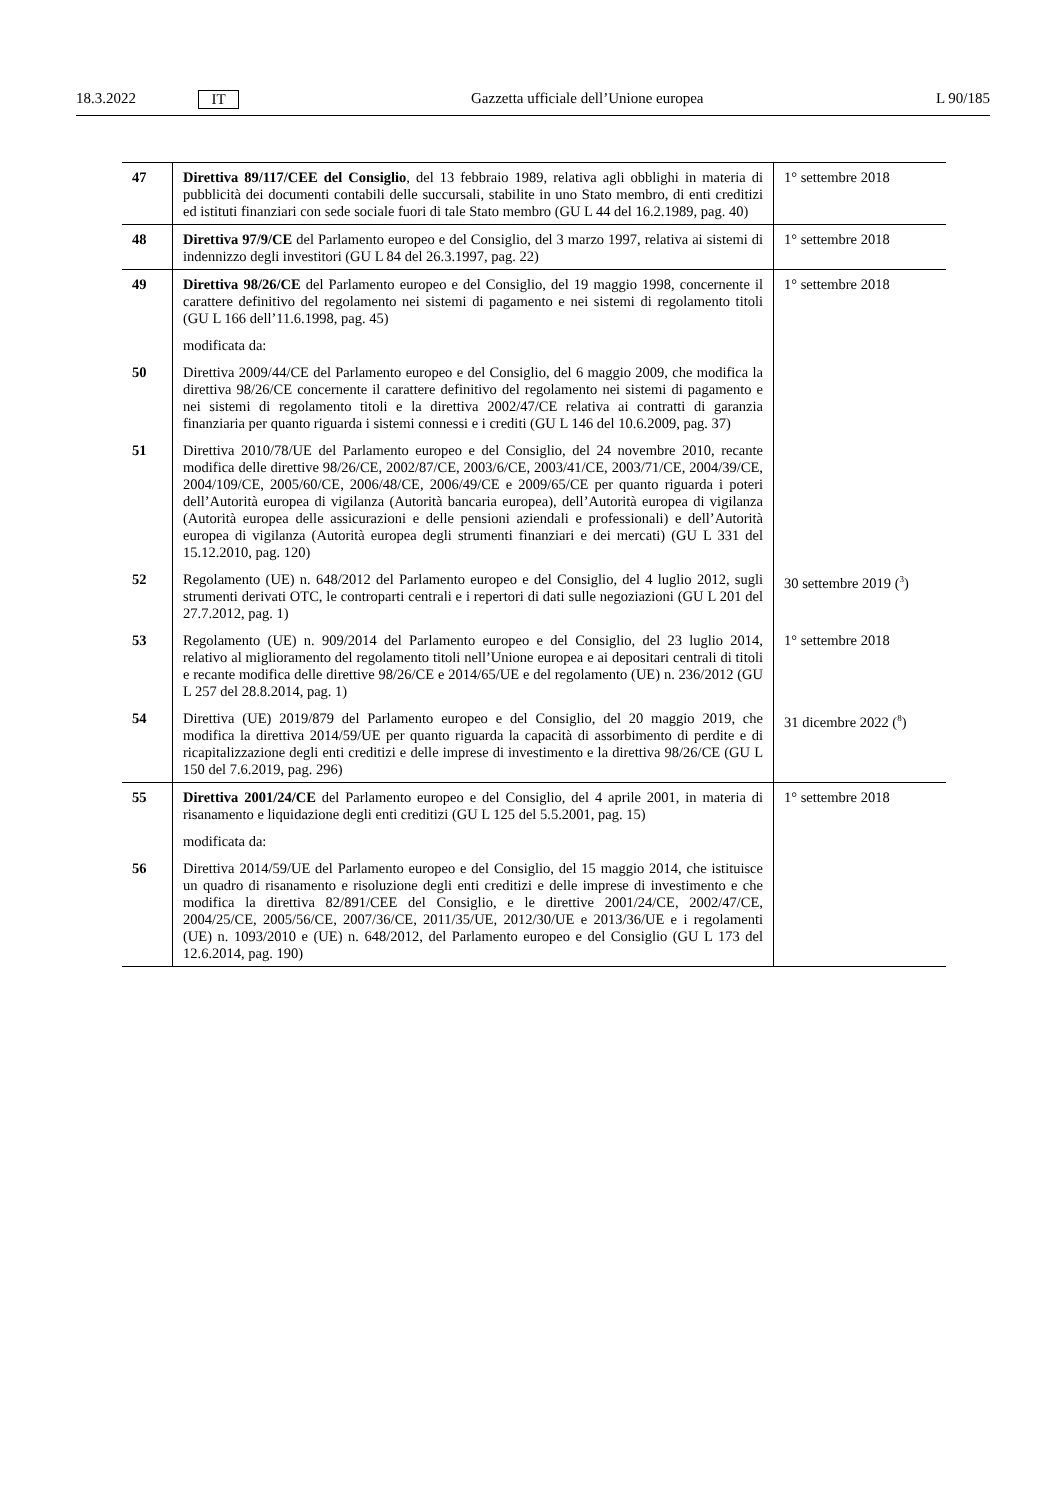18.3.2022 IT Gazzetta ufficiale dell’Unione europea L 90/185
| 47 | Direttiva 89/117/CEE del Consiglio , del 13 febbraio 1989, relativa agli obblighi in materia di pubblicità dei documenti contabili delle succursali, stabilite in uno Stato membro, di enti creditizi ed istituti finanziari con sede sociale fuori di tale Stato membro (GU L 44 del 16.2.1989, pag. 40) | 1° settembre 2018 |
| 48 | Direttiva 97/9/CE del Parlamento europeo e del Consiglio, del 3 marzo 1997, relativa ai sistemi di indennizzo degli investitori (GU L 84 del 26.3.1997, pag. 22) | 1° settembre 2018 |
| 49 | Direttiva 98/26/CE del Parlamento europeo e del Consiglio, del 19 maggio 1998, concernente il carattere definitivo del regolamento nei sistemi di pagamento e nei sistemi di regolamento titoli (GU L 166 dell’11.6.1998, pag. 45) | 1° settembre 2018 |
| | modificata da: | |
| 50 | Direttiva 2009/44/CE del Parlamento europeo e del Consiglio, del 6 maggio 2009, che modifica la direttiva 98/26/CE concernente il carattere definitivo del regolamento nei sistemi di pagamento e nei sistemi di regolamento titoli e la direttiva 2002/47/CE relativa ai contratti di garanzia finanziaria per quanto riguarda i sistemi connessi e i crediti (GU L 146 del 10.6.2009, pag. 37) | |
| 51 | Direttiva 2010/78/UE del Parlamento europeo e del Consiglio, del 24 novembre 2010, recante modifica delle direttive 98/26/CE, 2002/87/CE, 2003/6/CE, 2003/41/CE, 2003/71/CE, 2004/39/CE, 2004/109/CE, 2005/60/CE, 2006/48/CE, 2006/49/CE e 2009/65/CE per quanto riguarda i poteri dell’Autorità europea di vigilanza (Autorità bancaria europea), dell’Autorità europea di vigilanza (Autorità europea delle assicurazioni e delle pensioni aziendali e professionali) e dell’Autorità europea di vigilanza (Autorità europea degli strumenti finanziari e dei mercati) (GU L 331 del 15.12.2010, pag. 120) | |
| 52 | Regolamento (UE) n. 648/2012 del Parlamento europeo e del Consiglio, del 4 luglio 2012, sugli strumenti derivati OTC, le controparti centrali e i repertori di dati sulle negoziazioni (GU L 201 del 27.7.2012, pag. 1) | 30 settembre 2019 (<sup>3</sup>) |
| 53 | Regolamento (UE) n. 909/2014 del Parlamento europeo e del Consiglio, del 23 luglio 2014, relativo al miglioramento del regolamento titoli nell’Unione europea e ai depositari centrali di titoli e recante modifica delle direttive 98/26/CE e 2014/65/UE e del regolamento (UE) n. 236/2012 (GU L 257 del 28.8.2014, pag. 1) | 1° settembre 2018 |
| 54 | Direttiva (UE) 2019/879 del Parlamento europeo e del Consiglio, del 20 maggio 2019, che modifica la direttiva 2014/59/UE per quanto riguarda la capacità di assorbimento di perdite e di ricapitalizzazione degli enti creditizi e delle imprese di investimento e la direttiva 98/26/CE (GU L 150 del 7.6.2019, pag. 296) | 31 dicembre 2022 (<sup>8</sup>) |
| 55 | Direttiva 2001/24/CE del Parlamento europeo e del Consiglio, del 4 aprile 2001, in materia di risanamento e liquidazione degli enti creditizi (GU L 125 del 5.5.2001, pag. 15) | 1° settembre 2018 |
| | modificata da: | |
| 56 | Direttiva 2014/59/UE del Parlamento europeo e del Consiglio, del 15 maggio 2014, che istituisce un quadro di risanamento e risoluzione degli enti creditizi e delle imprese di investimento e che modifica la direttiva 82/891/CEE del Consiglio, e le direttive 2001/24/CE, 2002/47/CE, 2004/25/CE, 2005/56/CE, 2007/36/CE, 2011/35/UE, 2012/30/UE e 2013/36/UE e i regolamenti (UE) n. 1093/2010 e (UE) n. 648/2012, del Parlamento europeo e del Consiglio (GU L 173 del 12.6.2014, pag. 190) | |